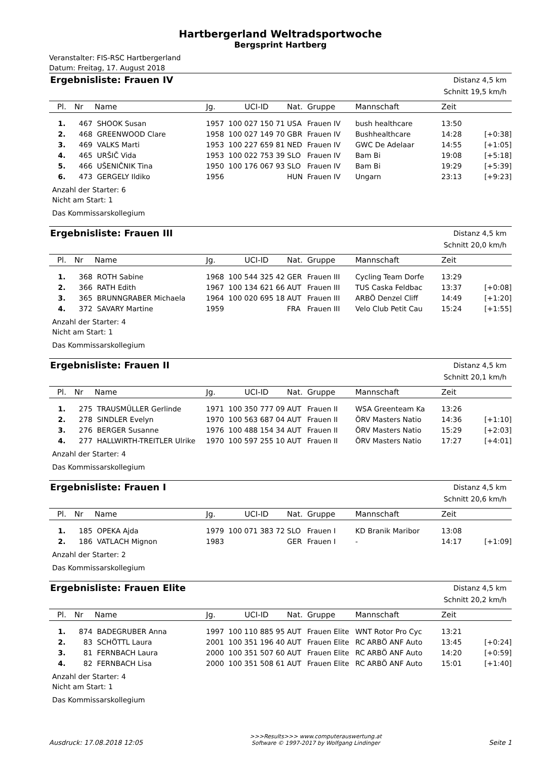Hartbergerland Weltradsportwoche
Bergsprint Hartberg
Veranstalter: FIS-RSC Hartbergerland
Datum: Freitag, 17. August 2018
Ergebnisliste: Frauen IV
Distanz 4,5 km
Schnitt 19,5 km/h
| Pl. | Nr | Name | Jg. | UCI-ID | Nat. | Gruppe | Mannschaft | Zeit | |
| --- | --- | --- | --- | --- | --- | --- | --- | --- | --- |
| 1. | 467 | SHOOK Susan | 1957 | 100 027 150 71 | USA | Frauen IV | bush healthcare | 13:50 | |
| 2. | 468 | GREENWOOD Clare | 1958 | 100 027 149 70 | GBR | Frauen IV | Bushhealthcare | 14:28 | [+0:38] |
| 3. | 469 | VALKS Marti | 1953 | 100 227 659 81 | NED | Frauen IV | GWC De Adelaar | 14:55 | [+1:05] |
| 4. | 465 | URŠIČ Vida | 1953 | 100 022 753 39 | SLO | Frauen IV | Bam Bi | 19:08 | [+5:18] |
| 5. | 466 | UŠENIČNIK Tina | 1950 | 100 176 067 93 | SLO | Frauen IV | Bam Bi | 19:29 | [+5:39] |
| 6. | 473 | GERGELY Ildiko | 1956 | | HUN | Frauen IV | Ungarn | 23:13 | [+9:23] |
Anzahl der Starter: 6
Nicht am Start: 1
Das Kommissarskollegium
Ergebnisliste: Frauen III
Distanz 4,5 km
Schnitt 20,0 km/h
| Pl. | Nr | Name | Jg. | UCI-ID | Nat. | Gruppe | Mannschaft | Zeit | |
| --- | --- | --- | --- | --- | --- | --- | --- | --- | --- |
| 1. | 368 | ROTH Sabine | 1968 | 100 544 325 42 | GER | Frauen III | Cycling Team Dorfe | 13:29 | |
| 2. | 366 | RATH Edith | 1967 | 100 134 621 66 | AUT | Frauen III | TUS Caska Feldbac | 13:37 | [+0:08] |
| 3. | 365 | BRUNNGRABER Michaela | 1964 | 100 020 695 18 | AUT | Frauen III | ARBÖ Denzel Cliff | 14:49 | [+1:20] |
| 4. | 372 | SAVARY Martine | 1959 | | FRA | Frauen III | Velo Club Petit Cau | 15:24 | [+1:55] |
Anzahl der Starter: 4
Nicht am Start: 1
Das Kommissarskollegium
Ergebnisliste: Frauen II
Distanz 4,5 km
Schnitt 20,1 km/h
| Pl. | Nr | Name | Jg. | UCI-ID | Nat. | Gruppe | Mannschaft | Zeit | |
| --- | --- | --- | --- | --- | --- | --- | --- | --- | --- |
| 1. | 275 | TRAUSMÜLLER Gerlinde | 1971 | 100 350 777 09 | AUT | Frauen II | WSA Greenteam Ka | 13:26 | |
| 2. | 278 | SINDLER Evelyn | 1970 | 100 563 687 04 | AUT | Frauen II | ÖRV Masters Natio | 14:36 | [+1:10] |
| 3. | 276 | BERGER Susanne | 1976 | 100 488 154 34 | AUT | Frauen II | ÖRV Masters Natio | 15:29 | [+2:03] |
| 4. | 277 | HALLWIRTH-TREITLER Ulrike | 1970 | 100 597 255 10 | AUT | Frauen II | ÖRV Masters Natio | 17:27 | [+4:01] |
Anzahl der Starter: 4
Das Kommissarskollegium
Ergebnisliste: Frauen I
Distanz 4,5 km
Schnitt 20,6 km/h
| Pl. | Nr | Name | Jg. | UCI-ID | Nat. | Gruppe | Mannschaft | Zeit | |
| --- | --- | --- | --- | --- | --- | --- | --- | --- | --- |
| 1. | 185 | OPEKA Ajda | 1979 | 100 071 383 72 | SLO | Frauen I | KD Branik Maribor | 13:08 | |
| 2. | 186 | VATLACH Mignon | 1983 | | GER | Frauen I | - | 14:17 | [+1:09] |
Anzahl der Starter: 2
Das Kommissarskollegium
Ergebnisliste: Frauen Elite
Distanz 4,5 km
Schnitt 20,2 km/h
| Pl. | Nr | Name | Jg. | UCI-ID | Nat. | Gruppe | Mannschaft | Zeit | |
| --- | --- | --- | --- | --- | --- | --- | --- | --- | --- |
| 1. | 874 | BADEGRUBER Anna | 1997 | 100 110 885 95 | AUT | Frauen Elite | WNT Rotor Pro Cyc | 13:21 | |
| 2. | 83 | SCHÖTTL Laura | 2001 | 100 351 196 40 | AUT | Frauen Elite | RC ARBÖ ANF Auto | 13:45 | [+0:24] |
| 3. | 81 | FERNBACH Laura | 2000 | 100 351 507 60 | AUT | Frauen Elite | RC ARBÖ ANF Auto | 14:20 | [+0:59] |
| 4. | 82 | FERNBACH Lisa | 2000 | 100 351 508 61 | AUT | Frauen Elite | RC ARBÖ ANF Auto | 15:01 | [+1:40] |
Anzahl der Starter: 4
Nicht am Start: 1
Das Kommissarskollegium
Ausdruck: 17.08.2018 12:05
>>>Results>>> www.computerauswertung.at
Software © 1997-2017 by Wolfgang Lindinger
Seite 1